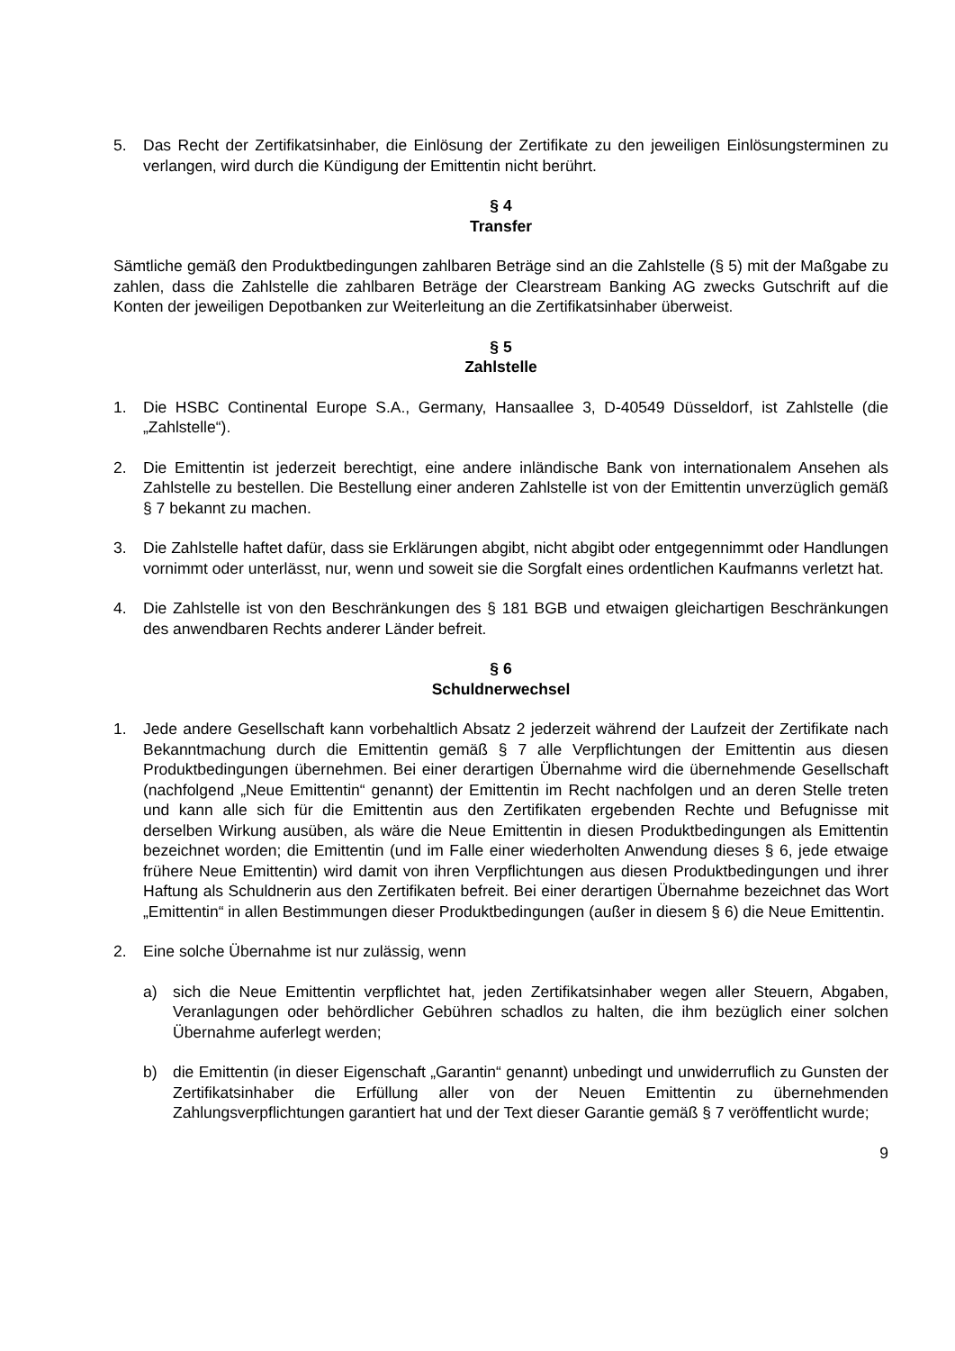5. Das Recht der Zertifikatsinhaber, die Einlösung der Zertifikate zu den jeweiligen Einlösungsterminen zu verlangen, wird durch die Kündigung der Emittentin nicht berührt.
§ 4
Transfer
Sämtliche gemäß den Produktbedingungen zahlbaren Beträge sind an die Zahlstelle (§ 5) mit der Maßgabe zu zahlen, dass die Zahlstelle die zahlbaren Beträge der Clearstream Banking AG zwecks Gutschrift auf die Konten der jeweiligen Depotbanken zur Weiterleitung an die Zertifikatsinhaber überweist.
§ 5
Zahlstelle
1. Die HSBC Continental Europe S.A., Germany, Hansaallee 3, D-40549 Düsseldorf, ist Zahlstelle (die „Zahlstelle“).
2. Die Emittentin ist jederzeit berechtigt, eine andere inländische Bank von internationalem Ansehen als Zahlstelle zu bestellen. Die Bestellung einer anderen Zahlstelle ist von der Emittentin unverzüglich gemäß § 7 bekannt zu machen.
3. Die Zahlstelle haftet dafür, dass sie Erklärungen abgibt, nicht abgibt oder entgegennimmt oder Handlungen vornimmt oder unterlässt, nur, wenn und soweit sie die Sorgfalt eines ordentlichen Kaufmanns verletzt hat.
4. Die Zahlstelle ist von den Beschränkungen des § 181 BGB und etwaigen gleichartigen Beschränkungen des anwendbaren Rechts anderer Länder befreit.
§ 6
Schuldnerwechsel
1. Jede andere Gesellschaft kann vorbehaltlich Absatz 2 jederzeit während der Laufzeit der Zertifikate nach Bekanntmachung durch die Emittentin gemäß § 7 alle Verpflichtungen der Emittentin aus diesen Produktbedingungen übernehmen. Bei einer derartigen Übernahme wird die übernehmende Gesellschaft (nachfolgend „Neue Emittentin“ genannt) der Emittentin im Recht nachfolgen und an deren Stelle treten und kann alle sich für die Emittentin aus den Zertifikaten ergebenden Rechte und Befugnisse mit derselben Wirkung ausüben, als wäre die Neue Emittentin in diesen Produktbedingungen als Emittentin bezeichnet worden; die Emittentin (und im Falle einer wiederholten Anwendung dieses § 6, jede etwaige frühere Neue Emittentin) wird damit von ihren Verpflichtungen aus diesen Produktbedingungen und ihrer Haftung als Schuldnerin aus den Zertifikaten befreit. Bei einer derartigen Übernahme bezeichnet das Wort „Emittentin“ in allen Bestimmungen dieser Produktbedingungen (außer in diesem § 6) die Neue Emittentin.
2. Eine solche Übernahme ist nur zulässig, wenn
a) sich die Neue Emittentin verpflichtet hat, jeden Zertifikatsinhaber wegen aller Steuern, Abgaben, Veranlagungen oder behördlicher Gebühren schadlos zu halten, die ihm bezüglich einer solchen Übernahme auferlegt werden;
b) die Emittentin (in dieser Eigenschaft „Garantin“ genannt) unbedingt und unwiderruflich zu Gunsten der Zertifikatsinhaber die Erfüllung aller von der Neuen Emittentin zu übernehmenden Zahlungsverpflichtungen garantiert hat und der Text dieser Garantie gemäß § 7 veröffentlicht wurde;
9